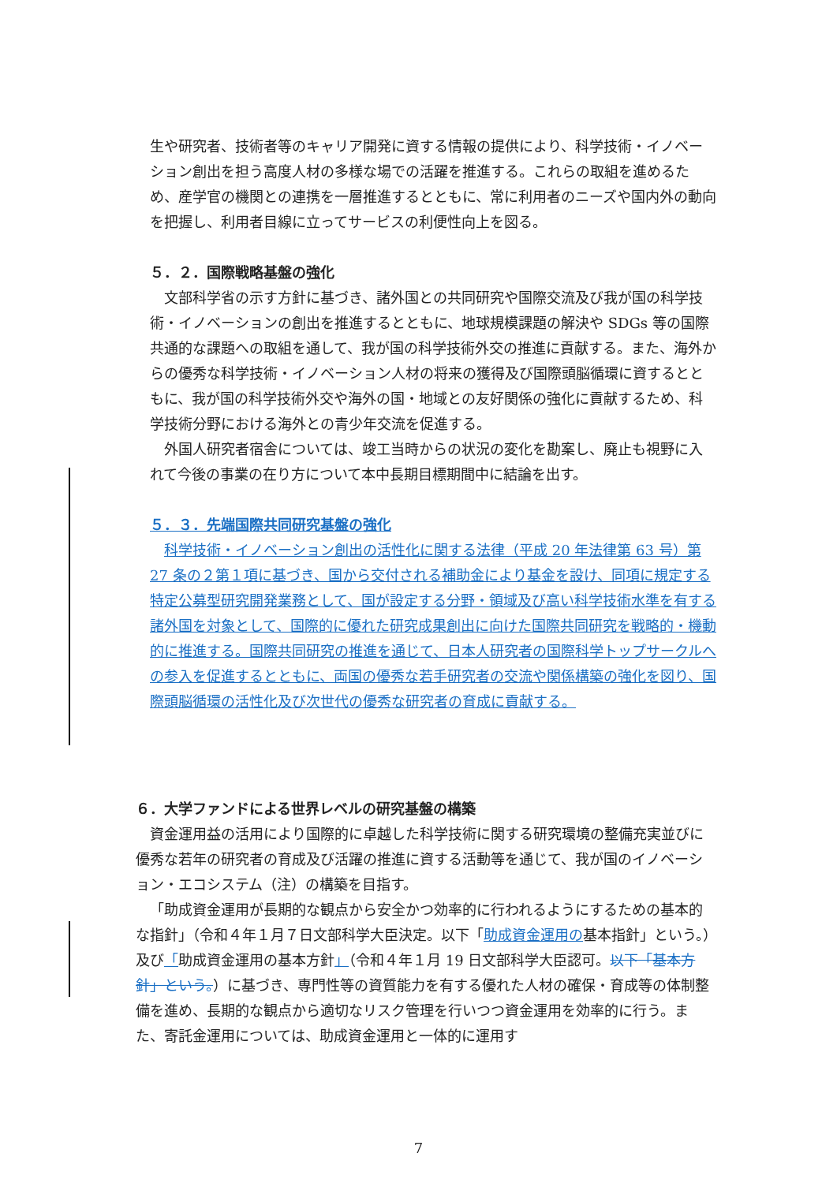生や研究者、技術者等のキャリア開発に資する情報の提供により、科学技術・イノベーション創出を担う高度人材の多様な場での活躍を推進する。これらの取組を進めるため、産学官の機関との連携を一層推進するとともに、常に利用者のニーズや国内外の動向を把握し、利用者目線に立ってサービスの利便性向上を図る。
５．２．国際戦略基盤の強化
文部科学省の示す方針に基づき、諸外国との共同研究や国際交流及び我が国の科学技術・イノベーションの創出を推進するとともに、地球規模課題の解決や SDGs 等の国際共通的な課題への取組を通して、我が国の科学技術外交の推進に貢献する。また、海外からの優秀な科学技術・イノベーション人材の将来の獲得及び国際頭脳循環に資するとともに、我が国の科学技術外交や海外の国・地域との友好関係の強化に貢献するため、科学技術分野における海外との青少年交流を促進する。
外国人研究者宿舎については、竣工当時からの状況の変化を勘案し、廃止も視野に入れて今後の事業の在り方について本中長期目標期間中に結論を出す。
５．３．先端国際共同研究基盤の強化
科学技術・イノベーション創出の活性化に関する法律（平成 20 年法律第 63 号）第 27 条の２第１項に基づき、国から交付される補助金により基金を設け、同項に規定する特定公募型研究開発業務として、国が設定する分野・領域及び高い科学技術水準を有する諸外国を対象として、国際的に優れた研究成果創出に向けた国際共同研究を戦略的・機動的に推進する。国際共同研究の推進を通じて、日本人研究者の国際科学トップサークルへの参入を促進するとともに、両国の優秀な若手研究者の交流や関係構築の強化を図り、国際頭脳循環の活性化及び次世代の優秀な研究者の育成に貢献する。
６．大学ファンドによる世界レベルの研究基盤の構築
資金運用益の活用により国際的に卓越した科学技術に関する研究環境の整備充実並びに優秀な若年の研究者の育成及び活躍の推進に資する活動等を通じて、我が国のイノベーション・エコシステム（注）の構築を目指す。
「助成資金運用が長期的な観点から安全かつ効率的に行われるようにするための基本的な指針」（令和４年１月７日文部科学大臣決定。以下「助成資金運用の基本指針」という。）及び「助成資金運用の基本方針」（令和４年１月 19 日文部科学大臣認可。以下「基本方針」という。）に基づき、専門性等の資質能力を有する優れた人材の確保・育成等の体制整備を進め、長期的な観点から適切なリスク管理を行いつつ資金運用を効率的に行う。また、寄託金運用については、助成資金運用と一体的に運用す
7